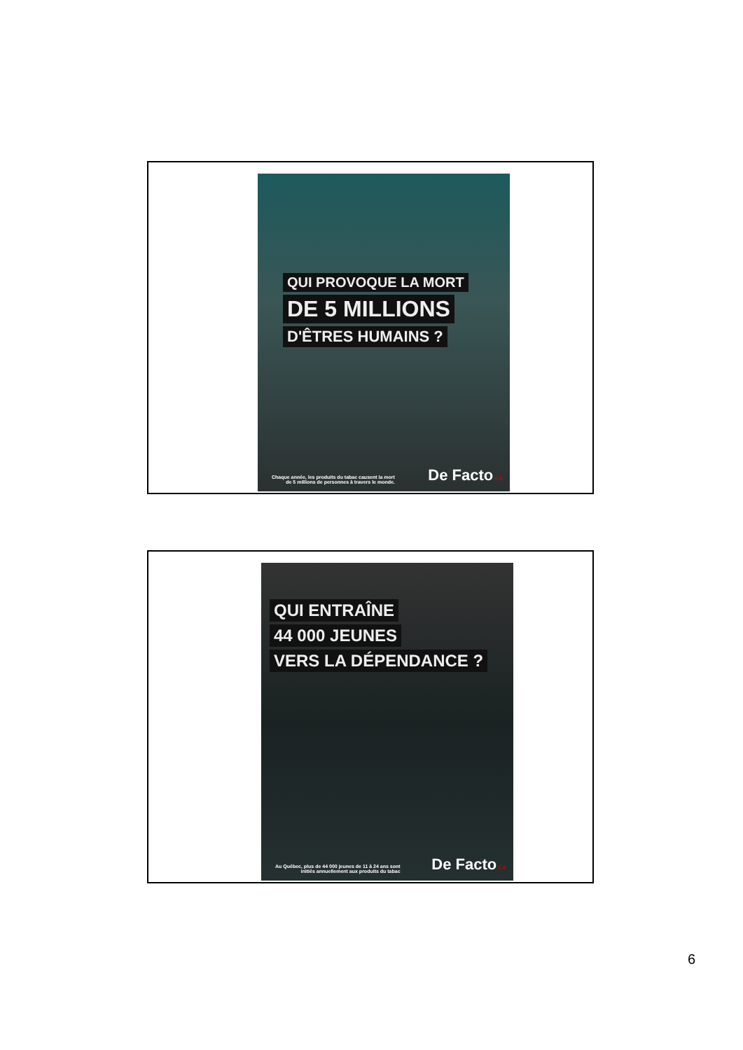QUI PROVOQUE LA MORT
DE 5 MILLIONS
D'ÊTRES HUMAINS ?
Chaque année, les produits du tabac causent la mort
de 5 millions de personnes à travers le monde.
De Facto.CA
QUI ENTRAÎNE
44 000 JEUNES
VERS LA DÉPENDANCE ?
Au Québec, plus de 44 000 jeunes de 11 à 24 ans sont
initiés annuellement aux produits du tabac
De Facto.CA
6